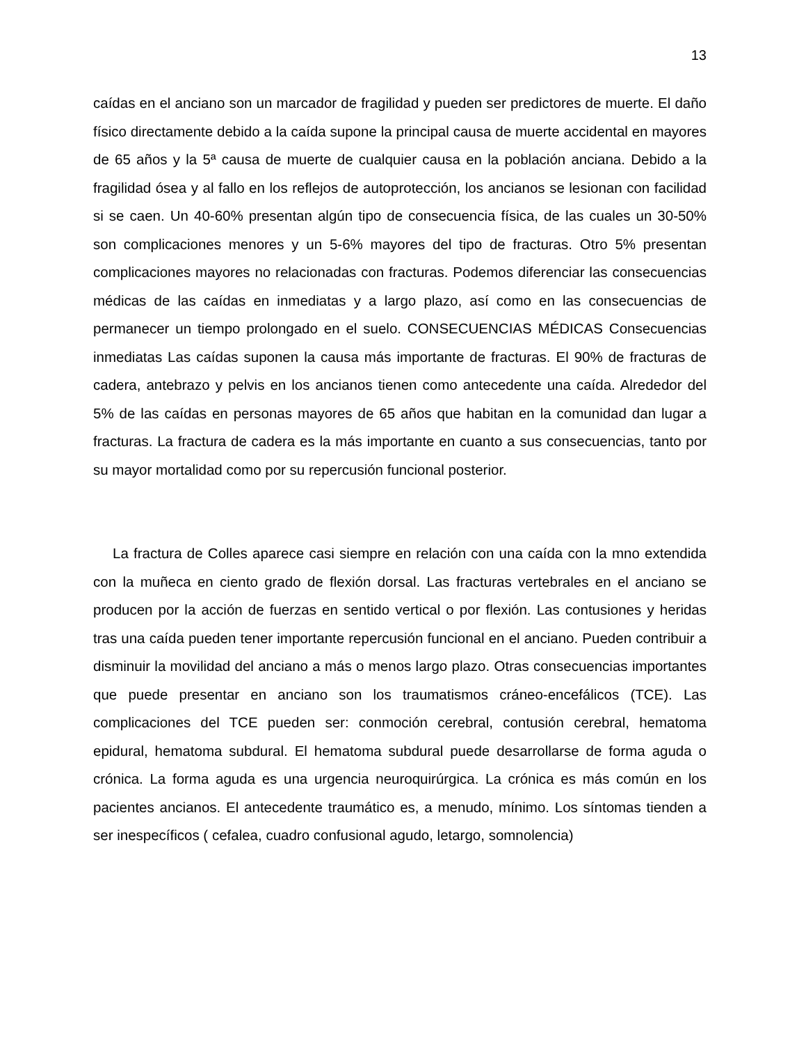13
caídas en el anciano son un marcador de fragilidad y pueden ser predictores de muerte. El daño físico directamente debido a la caída supone la principal causa de muerte accidental en mayores de 65 años y la 5ª causa de muerte de cualquier causa en la población anciana. Debido a la fragilidad ósea y al fallo en los reflejos de autoprotección, los ancianos se lesionan con facilidad si se caen. Un 40-60% presentan algún tipo de consecuencia física, de las cuales un 30-50% son complicaciones menores y un 5-6% mayores del tipo de fracturas. Otro 5% presentan complicaciones mayores no relacionadas con fracturas. Podemos diferenciar las consecuencias médicas de las caídas en inmediatas y a largo plazo, así como en las consecuencias de permanecer un tiempo prolongado en el suelo. CONSECUENCIAS MÉDICAS Consecuencias inmediatas Las caídas suponen la causa más importante de fracturas. El 90% de fracturas de cadera, antebrazo y pelvis en los ancianos tienen como antecedente una caída. Alrededor del 5% de las caídas en personas mayores de 65 años que habitan en la comunidad dan lugar a fracturas. La fractura de cadera es la más importante en cuanto a sus consecuencias, tanto por su mayor mortalidad como por su repercusión funcional posterior.
La fractura de Colles aparece casi siempre en relación con una caída con la mno extendida con la muñeca en ciento grado de flexión dorsal. Las fracturas vertebrales en el anciano se producen por la acción de fuerzas en sentido vertical o por flexión. Las contusiones y heridas tras una caída pueden tener importante repercusión funcional en el anciano. Pueden contribuir a disminuir la movilidad del anciano a más o menos largo plazo. Otras consecuencias importantes que puede presentar en anciano son los traumatismos cráneo-encefálicos (TCE). Las complicaciones del TCE pueden ser: conmoción cerebral, contusión cerebral, hematoma epidural, hematoma subdural. El hematoma subdural puede desarrollarse de forma aguda o crónica. La forma aguda es una urgencia neuroquirúrgica. La crónica es más común en los pacientes ancianos. El antecedente traumático es, a menudo, mínimo. Los síntomas tienden a ser inespecíficos ( cefalea, cuadro confusional agudo, letargo, somnolencia)